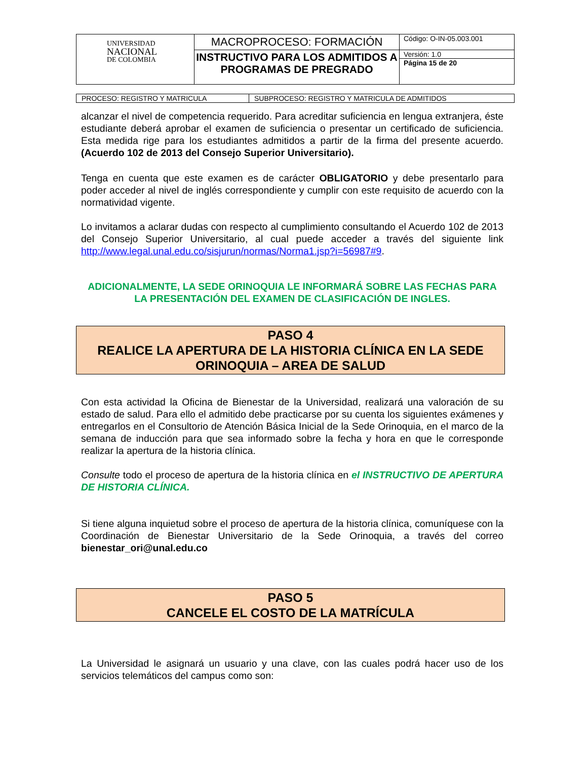| UNIVERSIDAD NACIONAL DE COLOMBIA | MACROPROCESO: FORMACIÓN | Código: O-IN-05.003.001 |
| | INSTRUCTIVO PARA LOS ADMITIDOS A PROGRAMAS DE PREGRADO | Versión: 1.0 |
| | | Página 15 de 20 |
| PROCESO: REGISTRO Y MATRICULA | SUBPROCESO: REGISTRO Y MATRICULA DE ADMITIDOS |
alcanzar el nivel de competencia requerido. Para acreditar suficiencia en lengua extranjera, éste estudiante deberá aprobar el examen de suficiencia o presentar un certificado de suficiencia. Esta medida rige para los estudiantes admitidos a partir de la firma del presente acuerdo. (Acuerdo 102 de 2013 del Consejo Superior Universitario).
Tenga en cuenta que este examen es de carácter OBLIGATORIO y debe presentarlo para poder acceder al nivel de inglés correspondiente y cumplir con este requisito de acuerdo con la normatividad vigente.
Lo invitamos a aclarar dudas con respecto al cumplimiento consultando el Acuerdo 102 de 2013 del Consejo Superior Universitario, al cual puede acceder a través del siguiente link http://www.legal.unal.edu.co/sisjurun/normas/Norma1.jsp?i=56987#9.
ADICIONALMENTE, LA SEDE ORINOQUIA LE INFORMARÁ SOBRE LAS FECHAS PARA LA PRESENTACIÓN DEL EXAMEN DE CLASIFICACIÓN DE INGLES.
PASO 4
REALICE LA APERTURA DE LA HISTORIA CLÍNICA EN LA SEDE ORINOQUIA – AREA DE SALUD
Con esta actividad la Oficina de Bienestar de la Universidad, realizará una valoración de su estado de salud. Para ello el admitido debe practicarse por su cuenta los siguientes exámenes y entregarlos en el Consultorio de Atención Básica Inicial de la Sede Orinoquia, en el marco de la semana de inducción para que sea informado sobre la fecha y hora en que le corresponde realizar la apertura de la historia clínica.
Consulte todo el proceso de apertura de la historia clínica en el INSTRUCTIVO DE APERTURA DE HISTORIA CLÍNICA.
Si tiene alguna inquietud sobre el proceso de apertura de la historia clínica, comuníquese con la Coordinación de Bienestar Universitario de la Sede Orinoquia, a través del correo bienestar_ori@unal.edu.co
PASO 5
CANCELE EL COSTO DE LA MATRÍCULA
La Universidad le asignará un usuario y una clave, con las cuales podrá hacer uso de los servicios telemáticos del campus como son: